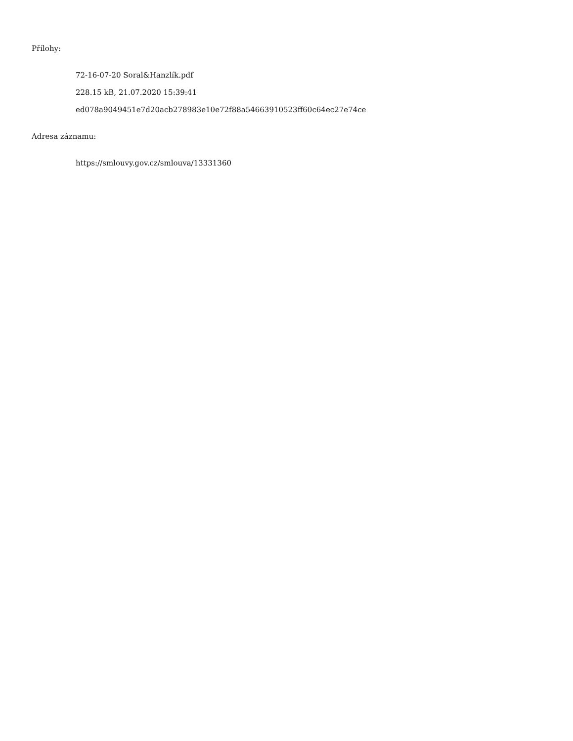Přílohy:
72-16-07-20 Soral&Hanzlík.pdf
228.15 kB, 21.07.2020 15:39:41
ed078a9049451e7d20acb278983e10e72f88a54663910523ff60c64ec27e74ce
Adresa záznamu:
https://smlouvy.gov.cz/smlouva/13331360